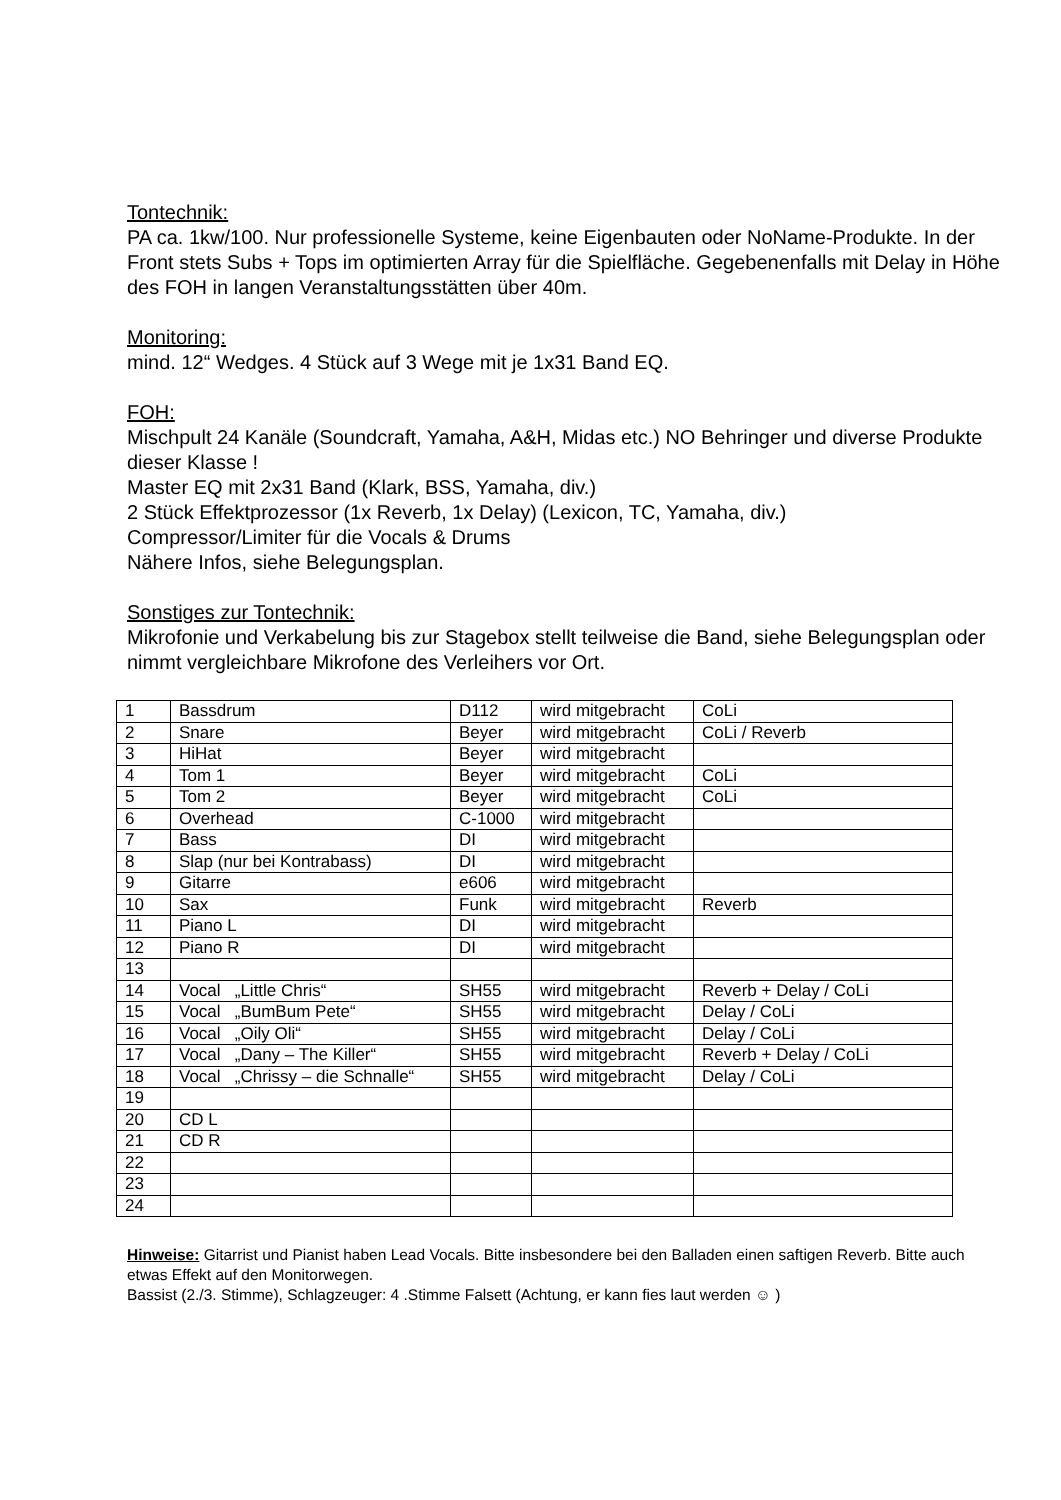Tontechnik:
PA ca. 1kw/100. Nur professionelle Systeme, keine Eigenbauten oder NoName-Produkte. In der Front stets Subs + Tops im optimierten Array für die Spielfläche. Gegebenenfalls mit Delay in Höhe des FOH in langen Veranstaltungsstätten über 40m.
Monitoring:
mind. 12“ Wedges. 4 Stück auf 3 Wege mit je 1x31 Band EQ.
FOH:
Mischpult 24 Kanäle (Soundcraft, Yamaha, A&H, Midas etc.) NO Behringer und diverse Produkte dieser Klasse !
Master EQ mit 2x31 Band (Klark, BSS, Yamaha, div.)
2 Stück Effektprozessor (1x Reverb, 1x Delay) (Lexicon, TC, Yamaha, div.)
Compressor/Limiter für die Vocals & Drums
Nähere Infos, siehe Belegungsplan.
Sonstiges zur Tontechnik:
Mikrofonie und Verkabelung bis zur Stagebox stellt teilweise die Band, siehe Belegungsplan oder nimmt vergleichbare Mikrofone des Verleihers vor Ort.
| 1 | Bassdrum | D112 | wird mitgebracht | CoLi |
| 2 | Snare | Beyer | wird mitgebracht | CoLi / Reverb |
| 3 | HiHat | Beyer | wird mitgebracht | |
| 4 | Tom 1 | Beyer | wird mitgebracht | CoLi |
| 5 | Tom 2 | Beyer | wird mitgebracht | CoLi |
| 6 | Overhead | C-1000 | wird mitgebracht | |
| 7 | Bass | DI | wird mitgebracht | |
| 8 | Slap (nur bei Kontrabass) | DI | wird mitgebracht | |
| 9 | Gitarre | e606 | wird mitgebracht | |
| 10 | Sax | Funk | wird mitgebracht | Reverb |
| 11 | Piano L | DI | wird mitgebracht | |
| 12 | Piano R | DI | wird mitgebracht | |
| 13 | | | | |
| 14 | Vocal „Little Chris“ | SH55 | wird mitgebracht | Reverb + Delay / CoLi |
| 15 | Vocal „BumBum Pete“ | SH55 | wird mitgebracht | Delay / CoLi |
| 16 | Vocal „Oily Oli“ | SH55 | wird mitgebracht | Delay / CoLi |
| 17 | Vocal „Dany – The Killer“ | SH55 | wird mitgebracht | Reverb + Delay / CoLi |
| 18 | Vocal „Chrissy – die Schnalle“ | SH55 | wird mitgebracht | Delay / CoLi |
| 19 | | | | |
| 20 | CD L | | | |
| 21 | CD R | | | |
| 22 | | | | |
| 23 | | | | |
| 24 | | | | |
Hinweise: Gitarrist und Pianist haben Lead Vocals. Bitte insbesondere bei den Balladen einen saftigen Reverb. Bitte auch etwas Effekt auf den Monitorwegen.
Bassist (2./3. Stimme), Schlagzeuger: 4 .Stimme Falsett (Achtung, er kann fies laut werden ☺ )